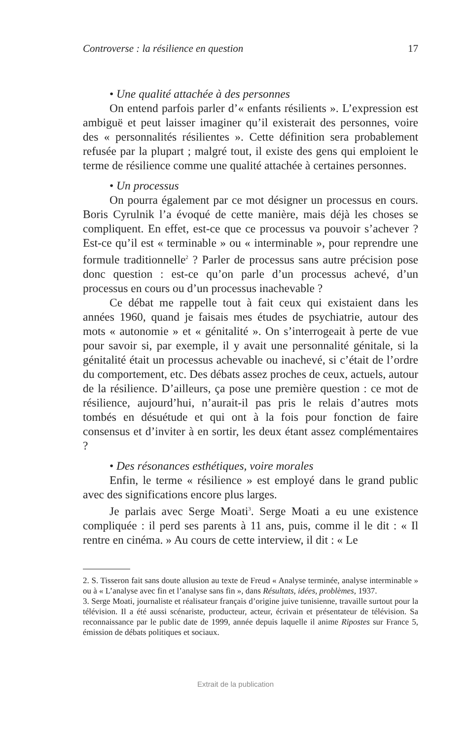Controverse : la résilience en question 17
• Une qualité attachée à des personnes
On entend parfois parler d’« enfants résilients ». L’expression est ambiguë et peut laisser imaginer qu’il existerait des personnes, voire des « personnalités résilientes ». Cette définition sera probablement refusée par la plupart ; malgré tout, il existe des gens qui emploient le terme de résilience comme une qualité attachée à certaines personnes.
• Un processus
On pourra également par ce mot désigner un processus en cours. Boris Cyrulnik l’a évoqué de cette manière, mais déjà les choses se compliquent. En effet, est-ce que ce processus va pouvoir s’achever ? Est-ce qu’il est « terminable » ou « interminable », pour reprendre une formule traditionnelle<sup>2</sup> ? Parler de processus sans autre précision pose donc question : est-ce qu’on parle d’un processus achevé, d’un processus en cours ou d’un processus inachevable ?
Ce débat me rappelle tout à fait ceux qui existaient dans les années 1960, quand je faisais mes études de psychiatrie, autour des mots « autonomie » et « génitalité ». On s’interrogeait à perte de vue pour savoir si, par exemple, il y avait une personnalité génitale, si la génitalité était un processus achevable ou inachevé, si c’était de l’ordre du comportement, etc. Des débats assez proches de ceux, actuels, autour de la résilience. D’ailleurs, ça pose une première question : ce mot de résilience, aujourd’hui, n’aurait-il pas pris le relais d’autres mots tombés en désuétude et qui ont à la fois pour fonction de faire consensus et d’inviter à en sortir, les deux étant assez complémentaires ?
• Des résonances esthétiques, voire morales
Enfin, le terme « résilience » est employé dans le grand public avec des significations encore plus larges.
Je parlais avec Serge Moati<sup>3</sup>. Serge Moati a eu une existence compliquée : il perd ses parents à 11 ans, puis, comme il le dit : « Il rentre en cinéma. » Au cours de cette interview, il dit : « Le
2. S. Tisseron fait sans doute allusion au texte de Freud « Analyse terminée, analyse interminable » ou à « L’analyse avec fin et l’analyse sans fin », dans Résultats, idées, problèmes, 1937.
3. Serge Moati, journaliste et réalisateur français d’origine juive tunisienne, travaille surtout pour la télévision. Il a été aussi scénariste, producteur, acteur, écrivain et présentateur de télévision. Sa reconnaissance par le public date de 1999, année depuis laquelle il anime Ripostes sur France 5, émission de débats politiques et sociaux.
Extrait de la publication